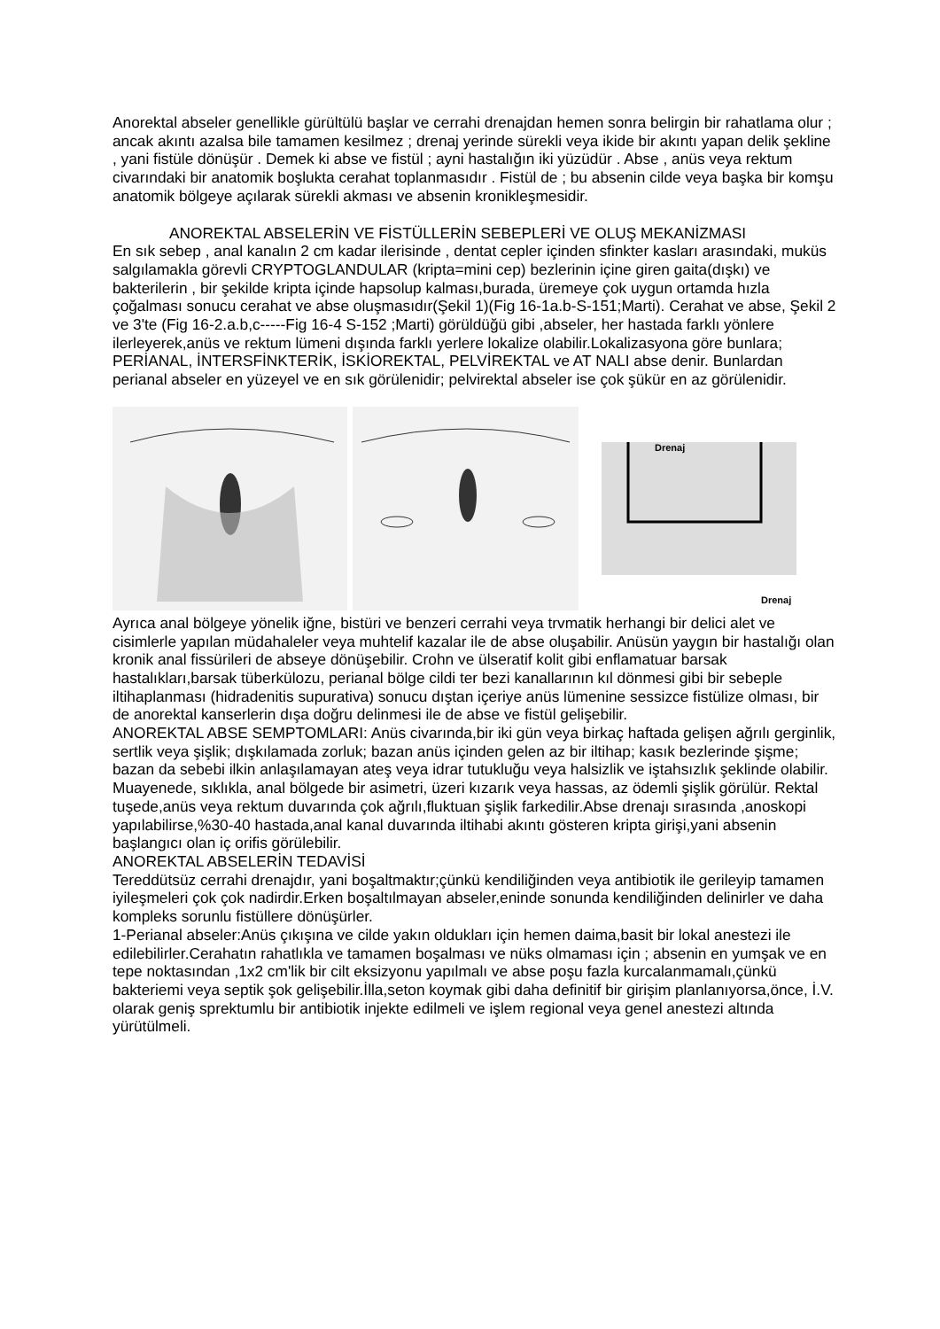Anorektal abseler genellikle gürültülü başlar ve cerrahi drenajdan hemen sonra belirgin bir rahatlama olur ; ancak akıntı azalsa bile tamamen kesilmez ; drenaj yerinde sürekli veya ikide bir akıntı yapan delik şekline , yani fistüle dönüşür . Demek ki abse ve fistül ; ayni hastalığın iki yüzüdür . Abse , anüs veya rektum civarındaki bir anatomik boşlukta cerahat toplanmasıdır . Fistül de ; bu absenin cilde veya başka bir komşu anatomik bölgeye açılarak sürekli akması ve absenin kronikleşmesidir.
ANOREKTAL ABSELERİN VE FİSTÜLLERİN SEBEPLERİ VE OLUŞ MEKANİZMASI
En sık sebep , anal kanalın 2 cm kadar ilerisinde , dentat cepler içinden sfinkter kasları arasındaki, muküs salgılamakla görevli CRYPTOGLANDULAR (kripta=mini cep) bezlerinin içine giren gaita(dışkı) ve bakterilerin , bir şekilde kripta içinde hapsolup kalması,burada, üremeye çok uygun ortamda hızla çoğalması sonucu cerahat ve abse oluşmasıdır(Şekil 1)(Fig 16-1a.b-S-151;Marti). Cerahat ve abse, Şekil 2 ve 3'te (Fig 16-2.a.b,c-----Fig 16-4 S-152 ;Marti) görüldüğü gibi ,abseler, her hastada farklı yönlere ilerleyerek,anüs ve rektum lümeni dışında farklı yerlere lokalize olabilir.Lokalizasyona göre bunlara; PERİANAL, İNTERSFİNKTERİK, İSKİOREKTAL, PELVİREKTAL ve AT NALI abse denir. Bunlardan perianal abseler en yüzeyel ve en sık görülenidir; pelvirektal abseler ise çok şükür en az görülenidir.
Drenaj
Drenaj
Ayrıca anal bölgeye yönelik iğne, bistüri ve benzeri cerrahi veya trvmatik herhangi bir delici alet ve cisimlerle yapılan müdahaleler veya muhtelif kazalar ile de abse oluşabilir. Anüsün yaygın bir hastalığı olan kronik anal fissürileri de abseye dönüşebilir. Crohn ve ülseratif kolit gibi enflamatuar barsak hastalıkları,barsak tüberkülozu, perianal bölge cildi ter bezi kanallarının kıl dönmesi gibi bir sebeple iltihaplanması (hidradenitis supurativa) sonucu dıştan içeriye anüs lümenine sessizce fistülize olması, bir de anorektal kanserlerin dışa doğru delinmesi ile de abse ve fistül gelişebilir.
ANOREKTAL ABSE SEMPTOMLARI: Anüs civarında,bir iki gün veya birkaç haftada gelişen ağrılı gerginlik, sertlik veya şişlik; dışkılamada zorluk; bazan anüs içinden gelen az bir iltihap; kasık bezlerinde şişme; bazan da sebebi ilkin anlaşılamayan ateş veya idrar tutukluğu veya halsizlik ve iştahsızlık şeklinde olabilir.
Muayenede, sıklıkla, anal bölgede bir asimetri, üzeri kızarık veya hassas, az ödemli şişlik görülür. Rektal tuşede,anüs veya rektum duvarında çok ağrılı,fluktuan şişlik farkedilir.Abse drenajı sırasında ,anoskopi yapılabilirse,%30-40 hastada,anal kanal duvarında iltihabi akıntı gösteren kripta girişi,yani absenin başlangıcı olan iç orifis görülebilir.
ANOREKTAL ABSELERİN TEDAVİSİ
Tereddütsüz cerrahi drenajdır, yani boşaltmaktır;çünkü kendiliğinden veya antibiotik ile gerileyip tamamen iyileşmeleri çok çok nadirdir.Erken boşaltılmayan abseler,eninde sonunda kendiliğinden delinirler ve daha kompleks sorunlu fistüllere dönüşürler.
1-Perianal abseler:Anüs çıkışına ve cilde yakın oldukları için hemen daima,basit bir lokal anestezi ile edilebilirler.Cerahatın rahatlıkla ve tamamen boşalması ve nüks olmaması için ; absenin en yumşak ve en tepe noktasından ,1x2 cm'lik bir cilt eksizyonu yapılmalı ve abse poşu fazla kurcalanmamalı,çünkü bakteriemi veya septik şok gelişebilir.İlla,seton koymak gibi daha definitif bir girişim planlanıyorsa,önce, İ.V. olarak geniş sprektumlu bir antibiotik injekte edilmeli ve işlem regional veya genel anestezi altında yürütülmeli.